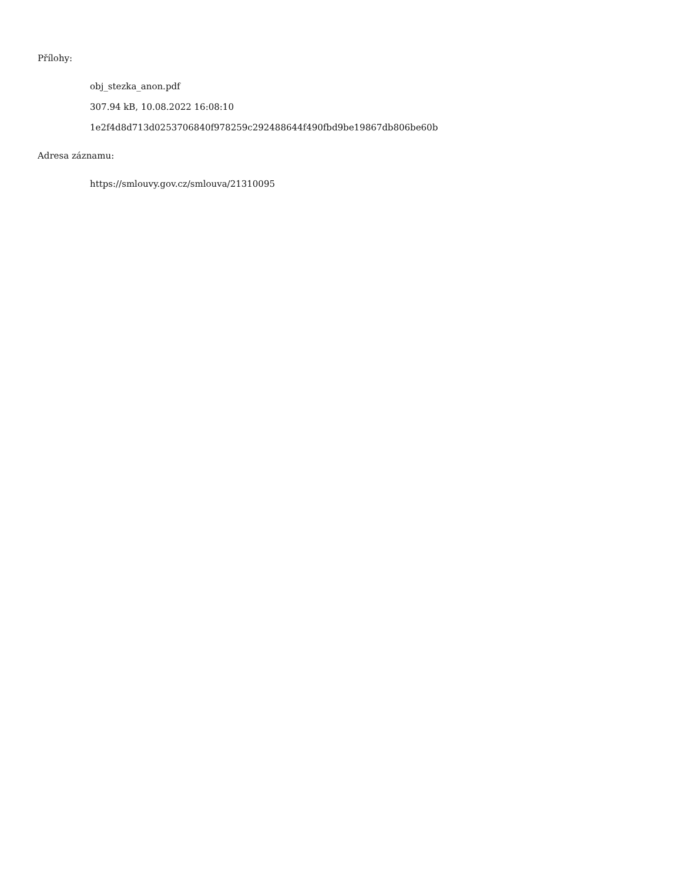Přílohy:
obj_stezka_anon.pdf
307.94 kB, 10.08.2022 16:08:10
1e2f4d8d713d0253706840f978259c292488644f490fbd9be19867db806be60b
Adresa záznamu:
https://smlouvy.gov.cz/smlouva/21310095